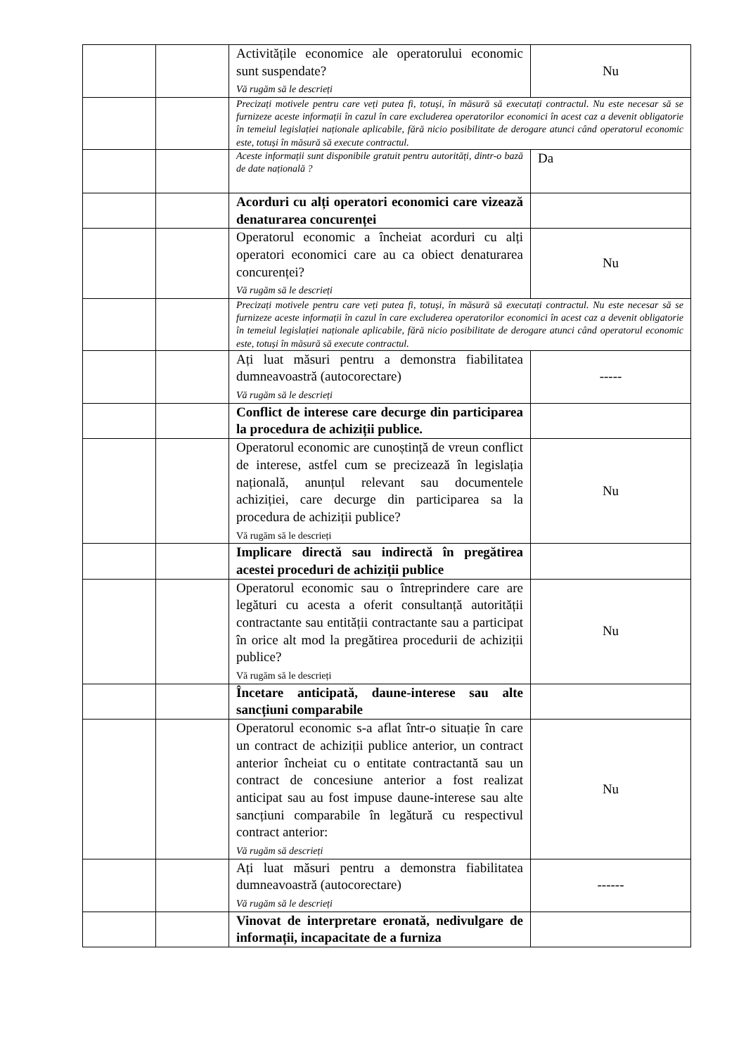| | | Activitățile economice ale operatorului economic sunt suspendate? Vă rugăm să le descrieți | Nu |
| | | Precizați motivele pentru care veți putea fi, totuși, în măsură să executați contractul. Nu este necesar să se furnizeze aceste informații în cazul în care excluderea operatorilor economici în acest caz a devenit obligatorie în temeiul legislației naționale aplicabile, fără nicio posibilitate de derogare atunci când operatorul economic este, totuși în măsură să execute contractul. | |
| | | Aceste informații sunt disponibile gratuit pentru autorități, dintr-o bază de date națională ? | Da |
| | | Acorduri cu alți operatori economici care vizează denaturarea concurenței | |
| | | Operatorul economic a încheiat acorduri cu alți operatori economici care au ca obiect denaturarea concurenței? Vă rugăm să le descrieți | Nu |
| | | Precizați motivele pentru care veți putea fi, totuși, în măsură să executați contractul. Nu este necesar să se furnizeze aceste informații în cazul în care excluderea operatorilor economici în acest caz a devenit obligatorie în temeiul legislației naționale aplicabile, fără nicio posibilitate de derogare atunci când operatorul economic este, totuși în măsură să execute contractul. | |
| | | Ați luat măsuri pentru a demonstra fiabilitatea dumneavoastră (autocorectare) Vă rugăm să le descrieți | ----- |
| | | Conflict de interese care decurge din participarea la procedura de achiziții publice. | |
| | | Operatorul economic are cunoștință de vreun conflict de interese, astfel cum se precizează în legislația națională, anunțul relevant sau documentele achiziției, care decurge din participarea sa la procedura de achiziții publice? Vă rugăm să le descrieți | Nu |
| | | Implicare directă sau indirectă în pregătirea acestei proceduri de achiziții publice | |
| | | Operatorul economic sau o întreprindere care are legături cu acesta a oferit consultanță autorității contractante sau entității contractante sau a participat în orice alt mod la pregătirea procedurii de achiziții publice? Vă rugăm să le descrieți | Nu |
| | | Încetare anticipată, daune-interese sau alte sancțiuni comparabile | |
| | | Operatorul economic s-a aflat într-o situație în care un contract de achiziții publice anterior, un contract anterior încheiat cu o entitate contractantă sau un contract de concesiune anterior a fost realizat anticipat sau au fost impuse daune-interese sau alte sancțiuni comparabile în legătură cu respectivul contract anterior: Vă rugăm să descrieți | Nu |
| | | Ați luat măsuri pentru a demonstra fiabilitatea dumneavoastră (autocorectare) Vă rugăm să le descrieți | ------ |
| | | Vinovat de interpretare eronată, nedivulgare de informații, incapacitate de a furniza | |